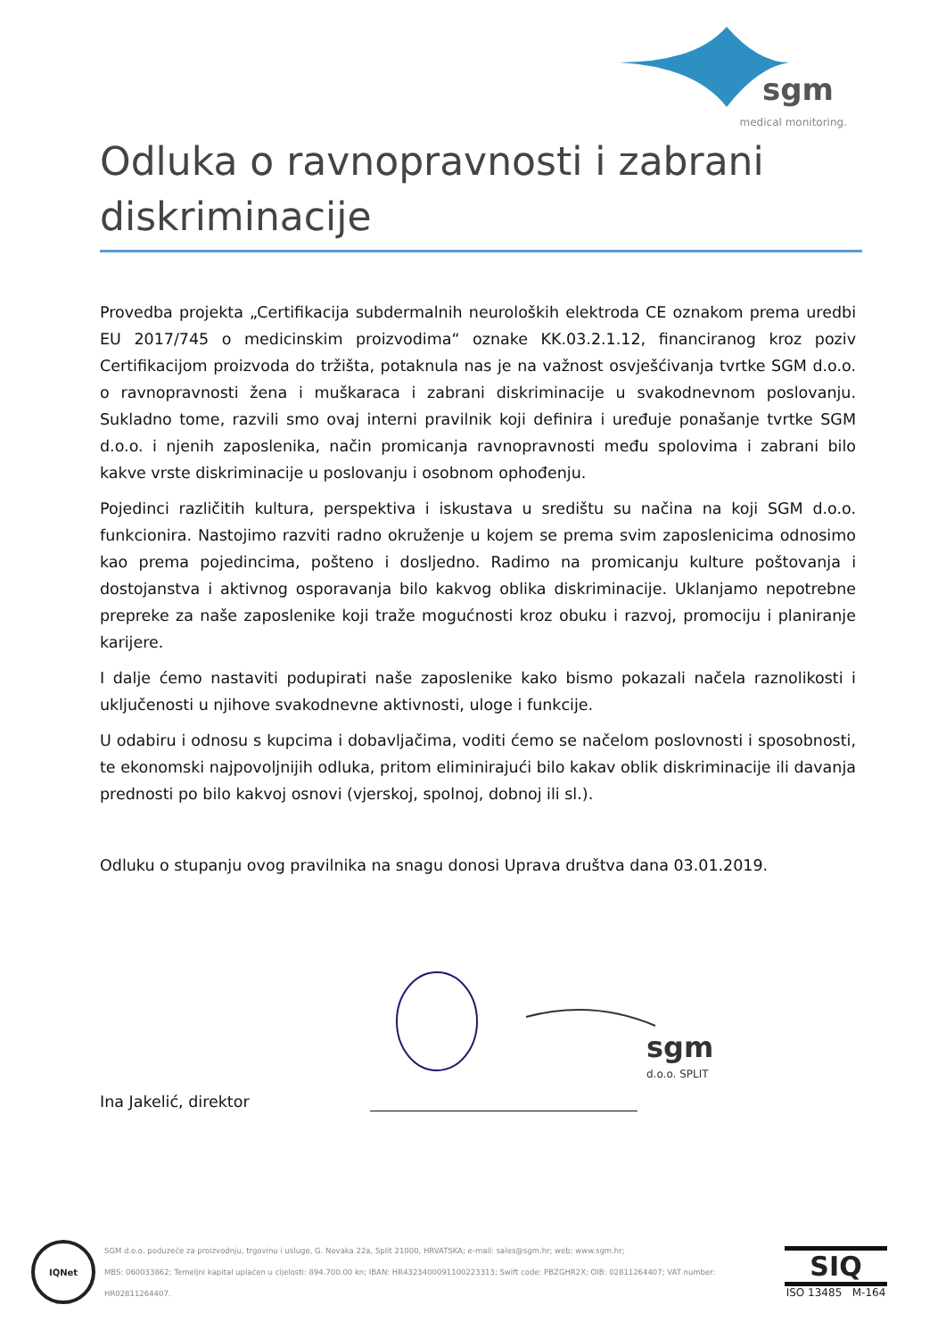sgm
medical monitoring.
Odluka o ravnopravnosti i zabrani diskriminacije
Provedba projekta „Certifikacija subdermalnih neuroloških elektroda CE oznakom prema uredbi EU 2017/745 o medicinskim proizvodima“ oznake KK.03.2.1.12, financiranog kroz poziv Certifikacijom proizvoda do tržišta, potaknula nas je na važnost osvješćivanja tvrtke SGM d.o.o. o ravnopravnosti žena i muškaraca i zabrani diskriminacije u svakodnevnom poslovanju. Sukladno tome, razvili smo ovaj interni pravilnik koji definira i uređuje ponašanje tvrtke SGM d.o.o. i njenih zaposlenika, način promicanja ravnopravnosti među spolovima i zabrani bilo kakve vrste diskriminacije u poslovanju i osobnom ophođenju.
Pojedinci različitih kultura, perspektiva i iskustava u središtu su načina na koji SGM d.o.o. funkcionira. Nastojimo razviti radno okruženje u kojem se prema svim zaposlenicima odnosimo kao prema pojedincima, pošteno i dosljedno. Radimo na promicanju kulture poštovanja i dostojanstva i aktivnog osporavanja bilo kakvog oblika diskriminacije. Uklanjamo nepotrebne prepreke za naše zaposlenike koji traže mogućnosti kroz obuku i razvoj, promociju i planiranje karijere.
I dalje ćemo nastaviti podupirati naše zaposlenike kako bismo pokazali načela raznolikosti i uključenosti u njihove svakodnevne aktivnosti, uloge i funkcije.
U odabiru i odnosu s kupcima i dobavljačima, voditi ćemo se načelom poslovnosti i sposobnosti, te ekonomski najpovoljnijih odluka, pritom eliminirajući bilo kakav oblik diskriminacije ili davanja prednosti po bilo kakvoj osnovi (vjerskoj, spolnoj, dobnoj ili sl.).
Odluku o stupanju ovog pravilnika na snagu donosi Uprava društva dana 03.01.2019.
sgm
d.o.o. SPLIT
Ina Jakelić, direktor
IQNet
SGM d.o.o. poduzeće za proizvodnju, trgovinu i usluge, G. Novaka 22a, Split 21000, HRVATSKA; e-mail: sales@sgm.hr; web: www.sgm.hr;
MBS: 060033862; Temeljni kapital uplaćen u cijelosti: 894.700.00 kn; IBAN: HR4323400091100223313; Swift code: PBZGHR2X; OIB: 02811264407; VAT number: HR02811264407.
SIQ
ISO 13485 M-164